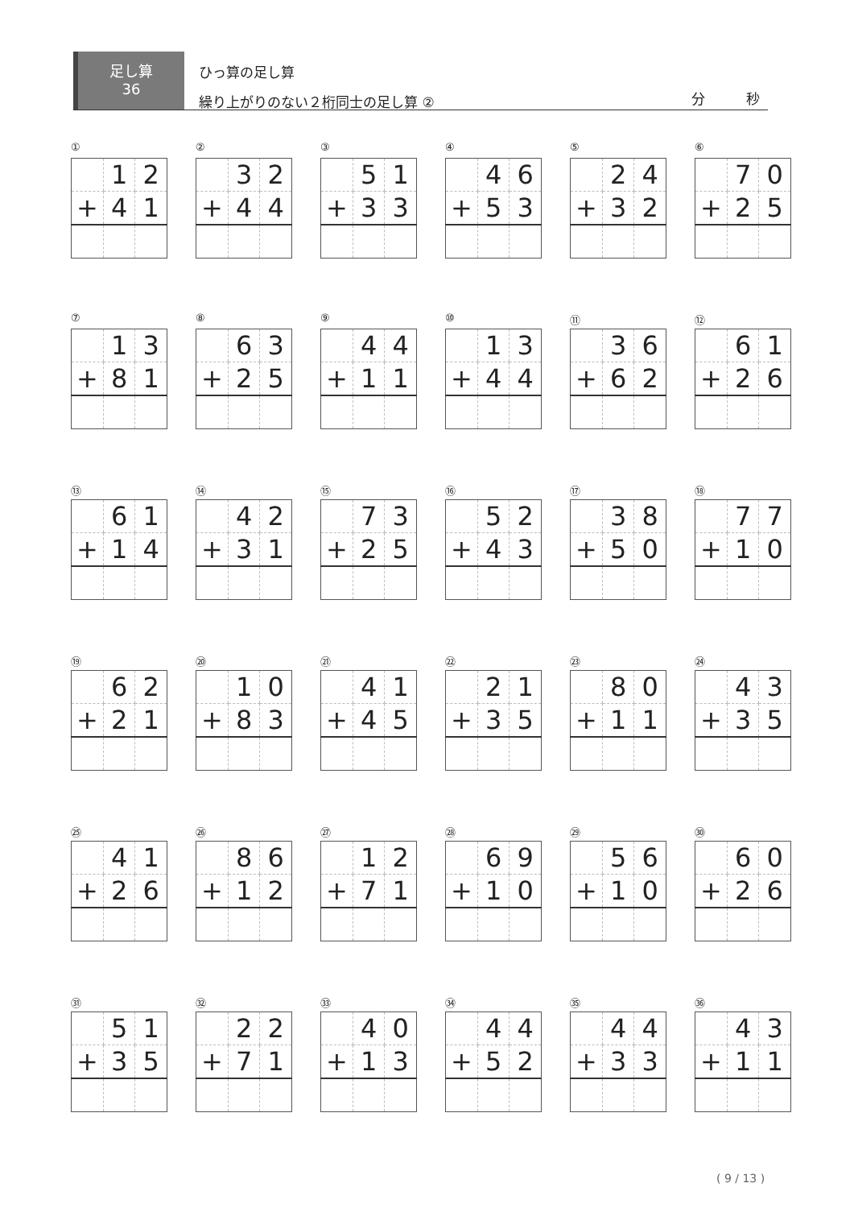足し算
36
ひっ算の足し算
繰り上がりのない２桁同士の足し算 ②
分　　　秒
①
| | 1 | 2 |
| + | 4 | 1 |
②
| | 3 | 2 |
| + | 4 | 4 |
③
| | 5 | 1 |
| + | 3 | 3 |
④
| | 4 | 6 |
| + | 5 | 3 |
⑤
| | 2 | 4 |
| + | 3 | 2 |
⑥
| | 7 | 0 |
| + | 2 | 5 |
⑦
| | 1 | 3 |
| + | 8 | 1 |
⑧
| | 6 | 3 |
| + | 2 | 5 |
⑨
| | 4 | 4 |
| + | 1 | 1 |
⑩
| | 1 | 3 |
| + | 4 | 4 |
⑪
| | 3 | 6 |
| + | 6 | 2 |
⑫
| | 6 | 1 |
| + | 2 | 6 |
⑬
| | 6 | 1 |
| + | 1 | 4 |
⑭
| | 4 | 2 |
| + | 3 | 1 |
⑮
| | 7 | 3 |
| + | 2 | 5 |
⑯
| | 5 | 2 |
| + | 4 | 3 |
⑰
| | 3 | 8 |
| + | 5 | 0 |
⑱
| | 7 | 7 |
| + | 1 | 0 |
⑲
| | 6 | 2 |
| + | 2 | 1 |
⑳
| | 1 | 0 |
| + | 8 | 3 |
㉑
| | 4 | 1 |
| + | 4 | 5 |
㉒
| | 2 | 1 |
| + | 3 | 5 |
㉓
| | 8 | 0 |
| + | 1 | 1 |
㉔
| | 4 | 3 |
| + | 3 | 5 |
㉕
| | 4 | 1 |
| + | 2 | 6 |
㉖
| | 8 | 6 |
| + | 1 | 2 |
㉗
| | 1 | 2 |
| + | 7 | 1 |
㉘
| | 6 | 9 |
| + | 1 | 0 |
㉙
| | 5 | 6 |
| + | 1 | 0 |
㉚
| | 6 | 0 |
| + | 2 | 6 |
㉛
| | 5 | 1 |
| + | 3 | 5 |
㉜
| | 2 | 2 |
| + | 7 | 1 |
㉝
| | 4 | 0 |
| + | 1 | 3 |
㉞
| | 4 | 4 |
| + | 5 | 2 |
㉟
| | 4 | 4 |
| + | 3 | 3 |
㊱
| | 4 | 3 |
| + | 1 | 1 |
( 9 / 13 )